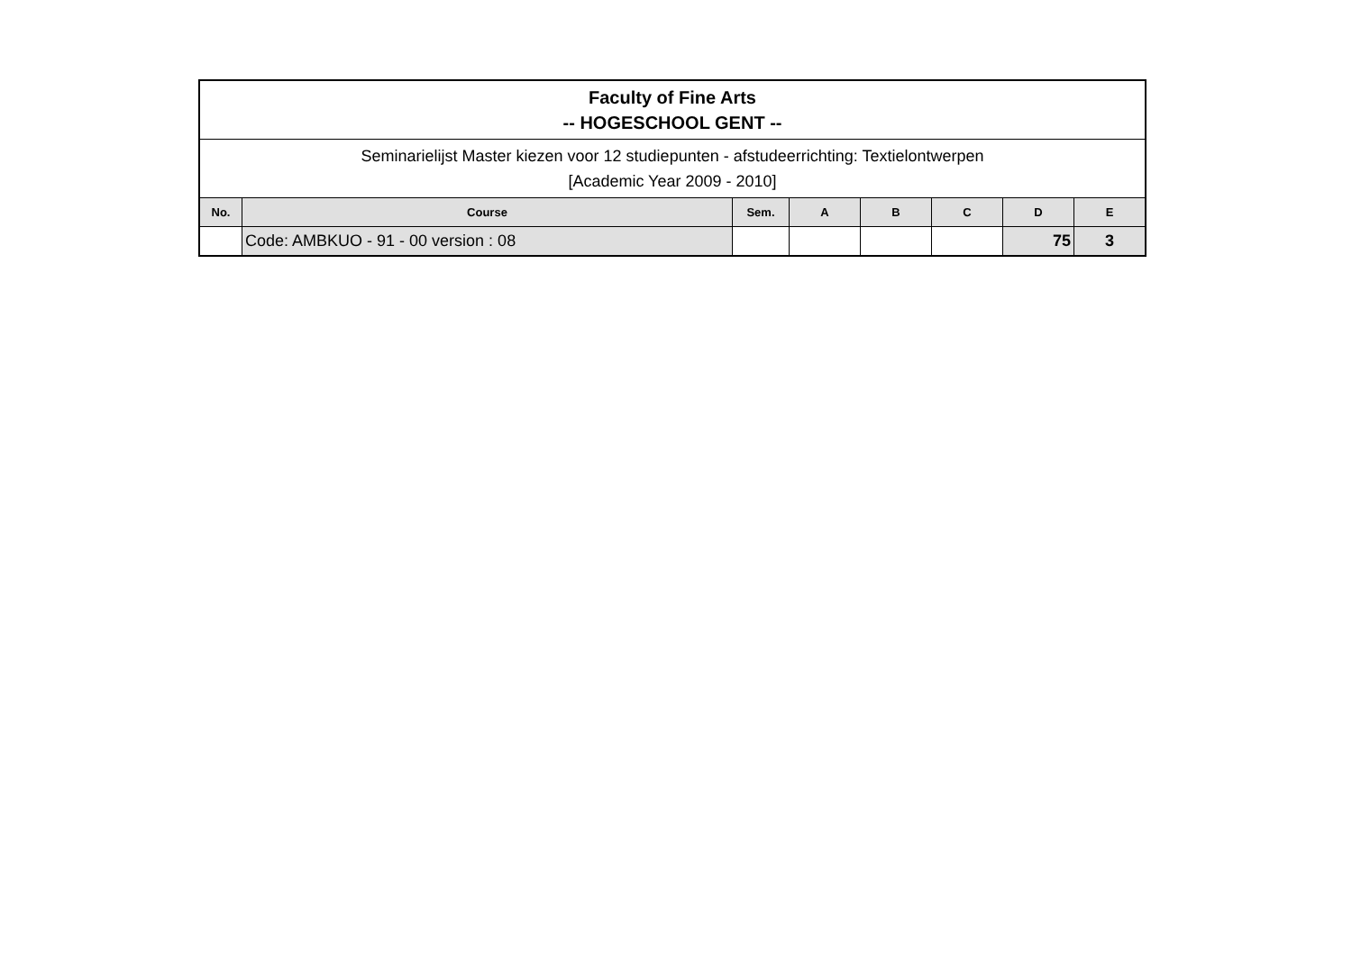| Faculty of Fine Arts -- HOGESCHOOL GENT -- | | | | | | | |
| Seminarielijst Master kiezen voor 12 studiepunten - afstudeerrichting: Textielontwerpen [Academic Year 2009 - 2010] | | | | | | | |
| No. | Course | Sem. | A | B | C | D | E |
| | Code: AMBKUO - 91 - 00 version : 08 | | | | | 75 | 3 |